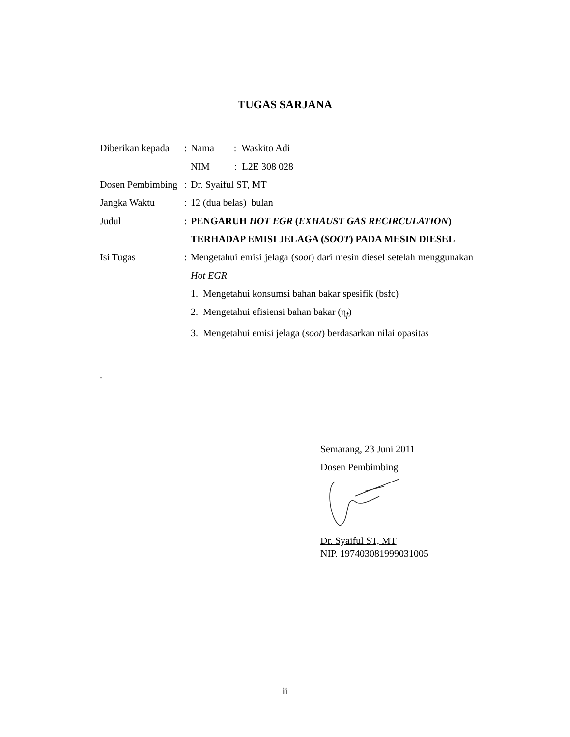TUGAS SARJANA
| Diberikan kepada | : | Nama : Waskito Adi |
| | | NIM : L2E 308 028 |
| Dosen Pembimbing | : | Dr. Syaiful ST, MT |
| Jangka Waktu | : | 12 (dua belas) bulan |
| Judul | : | PENGARUH HOT EGR ( EXHAUST GAS RECIRCULATION ) TERHADAP EMISI JELAGA ( SOOT ) PADA MESIN DIESEL |
| Isi Tugas | : | Mengetahui emisi jelaga ( soot ) dari mesin diesel setelah menggunakan Hot EGR 1. Mengetahui konsumsi bahan bakar spesifik (bsfc) 2. Mengetahui efisiensi bahan bakar (η<sub>f</sub>) 3. Mengetahui emisi jelaga ( soot ) berdasarkan nilai opasitas |
.
Semarang, 23 Juni 2011
Dosen Pembimbing
Dr. Syaiful ST, MT
NIP. 197403081999031005
ii